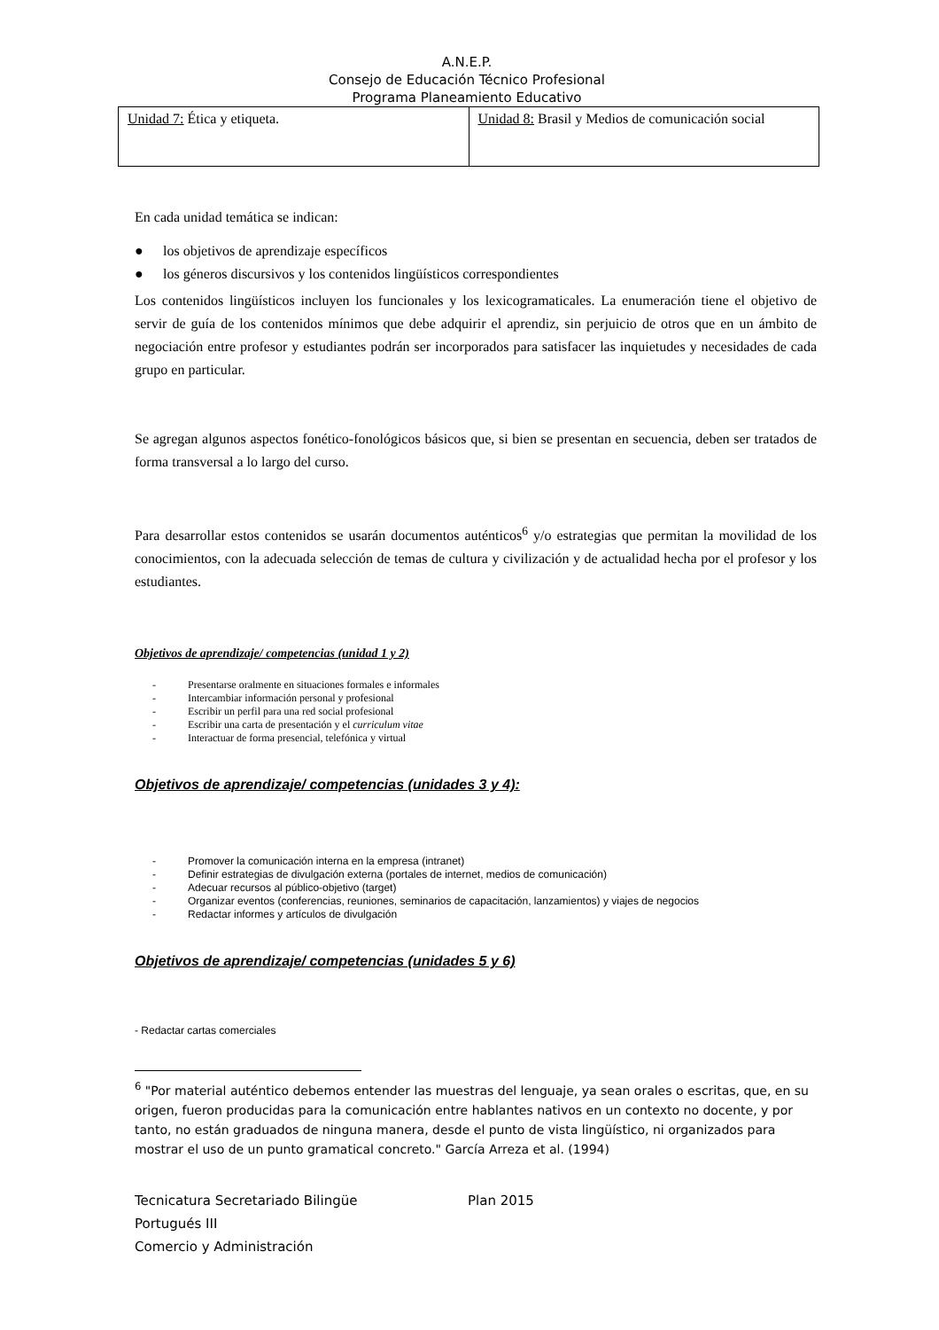A.N.E.P.
Consejo de Educación Técnico Profesional
Programa Planeamiento Educativo
| Unidad 7: Ética y etiqueta. | Unidad 8: Brasil y Medios de comunicación social |
En cada unidad temática se indican:
● los objetivos de aprendizaje específicos
● los géneros discursivos y los contenidos lingüísticos correspondientes
Los contenidos lingüísticos incluyen los funcionales y los lexicogramaticales. La enumeración tiene el objetivo de servir de guía de los contenidos mínimos que debe adquirir el aprendiz, sin perjuicio de otros que en un ámbito de negociación entre profesor y estudiantes podrán ser incorporados para satisfacer las inquietudes y necesidades de cada grupo en particular.
Se agregan algunos aspectos fonético-fonológicos básicos que, si bien se presentan en secuencia, deben ser tratados de forma transversal a lo largo del curso.
Para desarrollar estos contenidos se usarán documentos auténticos<sup>6</sup> y/o estrategias que permitan la movilidad de los conocimientos, con la adecuada selección de temas de cultura y civilización y de actualidad hecha por el profesor y los estudiantes.
Objetivos de aprendizaje/ competencias (unidad 1 y 2)
- Presentarse oralmente en situaciones formales e informales
- Intercambiar información personal y profesional
- Escribir un perfil para una red social profesional
- Escribir una carta de presentación y el curriculum vitae
- Interactuar de forma presencial, telefónica y virtual
Objetivos de aprendizaje/ competencias (unidades 3 y 4):
- Promover la comunicación interna en la empresa (intranet)
- Definir estrategias de divulgación externa (portales de internet, medios de comunicación)
- Adecuar recursos al público-objetivo (target)
- Organizar eventos (conferencias, reuniones, seminarios de capacitación, lanzamientos) y viajes de negocios
- Redactar informes y artículos de divulgación
Objetivos de aprendizaje/ competencias (unidades 5 y 6)
- Redactar cartas comerciales
<sup>6</sup> "Por material auténtico debemos entender las muestras del lenguaje, ya sean orales o escritas, que, en su origen, fueron producidas para la comunicación entre hablantes nativos en un contexto no docente, y por tanto, no están graduados de ninguna manera, desde el punto de vista lingüístico, ni organizados para mostrar el uso de un punto gramatical concreto." García Arreza et al. (1994)
Tecnicatura Secretariado Bilingüe Plan 2015
Portugués III
Comercio y Administración